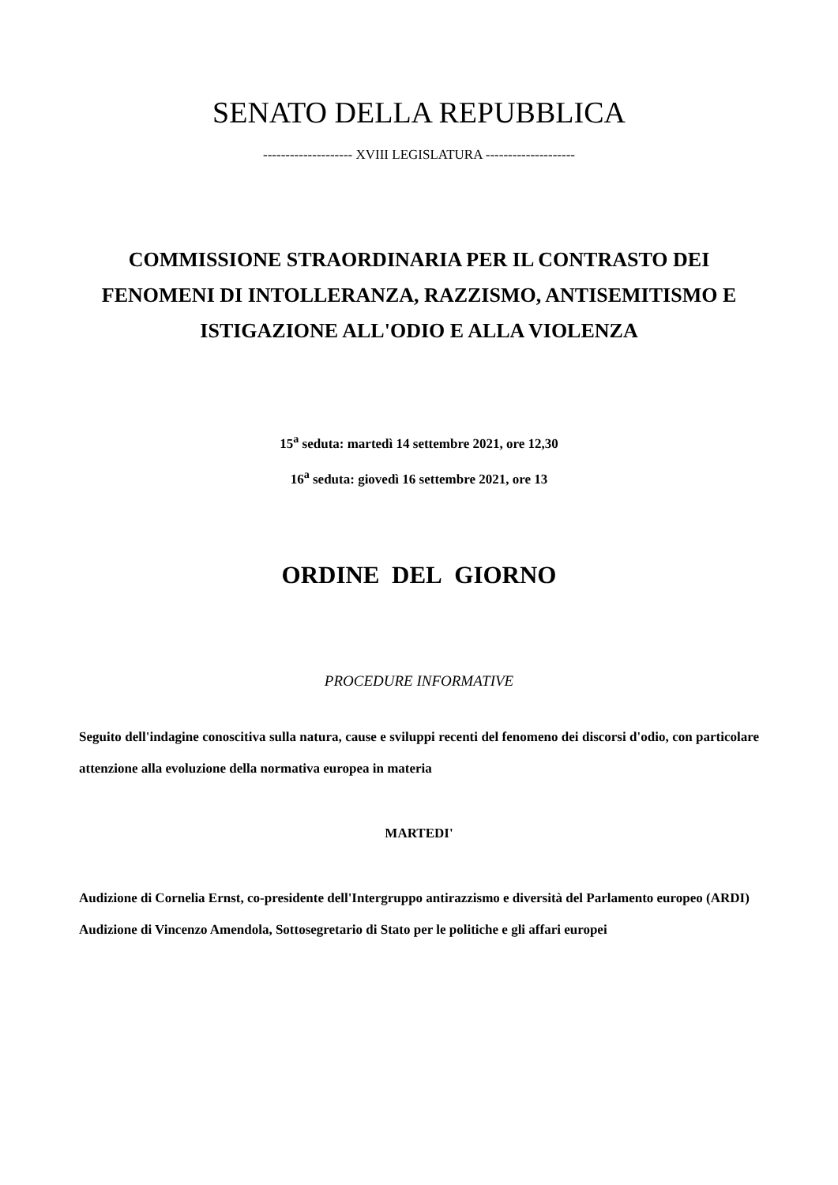SENATO DELLA REPUBBLICA
-------------------- XVIII LEGISLATURA --------------------
COMMISSIONE STRAORDINARIA PER IL CONTRASTO DEI FENOMENI DI INTOLLERANZA, RAZZISMO, ANTISEMITISMO E ISTIGAZIONE ALL'ODIO E ALLA VIOLENZA
15<sup>a</sup> seduta: martedì 14 settembre 2021, ore 12,30
16<sup>a</sup> seduta: giovedì 16 settembre 2021, ore 13
ORDINE DEL GIORNO
PROCEDURE INFORMATIVE
Seguito dell'indagine conoscitiva sulla natura, cause e sviluppi recenti del fenomeno dei discorsi d'odio, con particolare attenzione alla evoluzione della normativa europea in materia
MARTEDI'
Audizione di Cornelia Ernst, co-presidente dell'Intergruppo antirazzismo e diversità del Parlamento europeo (ARDI)
Audizione di Vincenzo Amendola, Sottosegretario di Stato per le politiche e gli affari europei